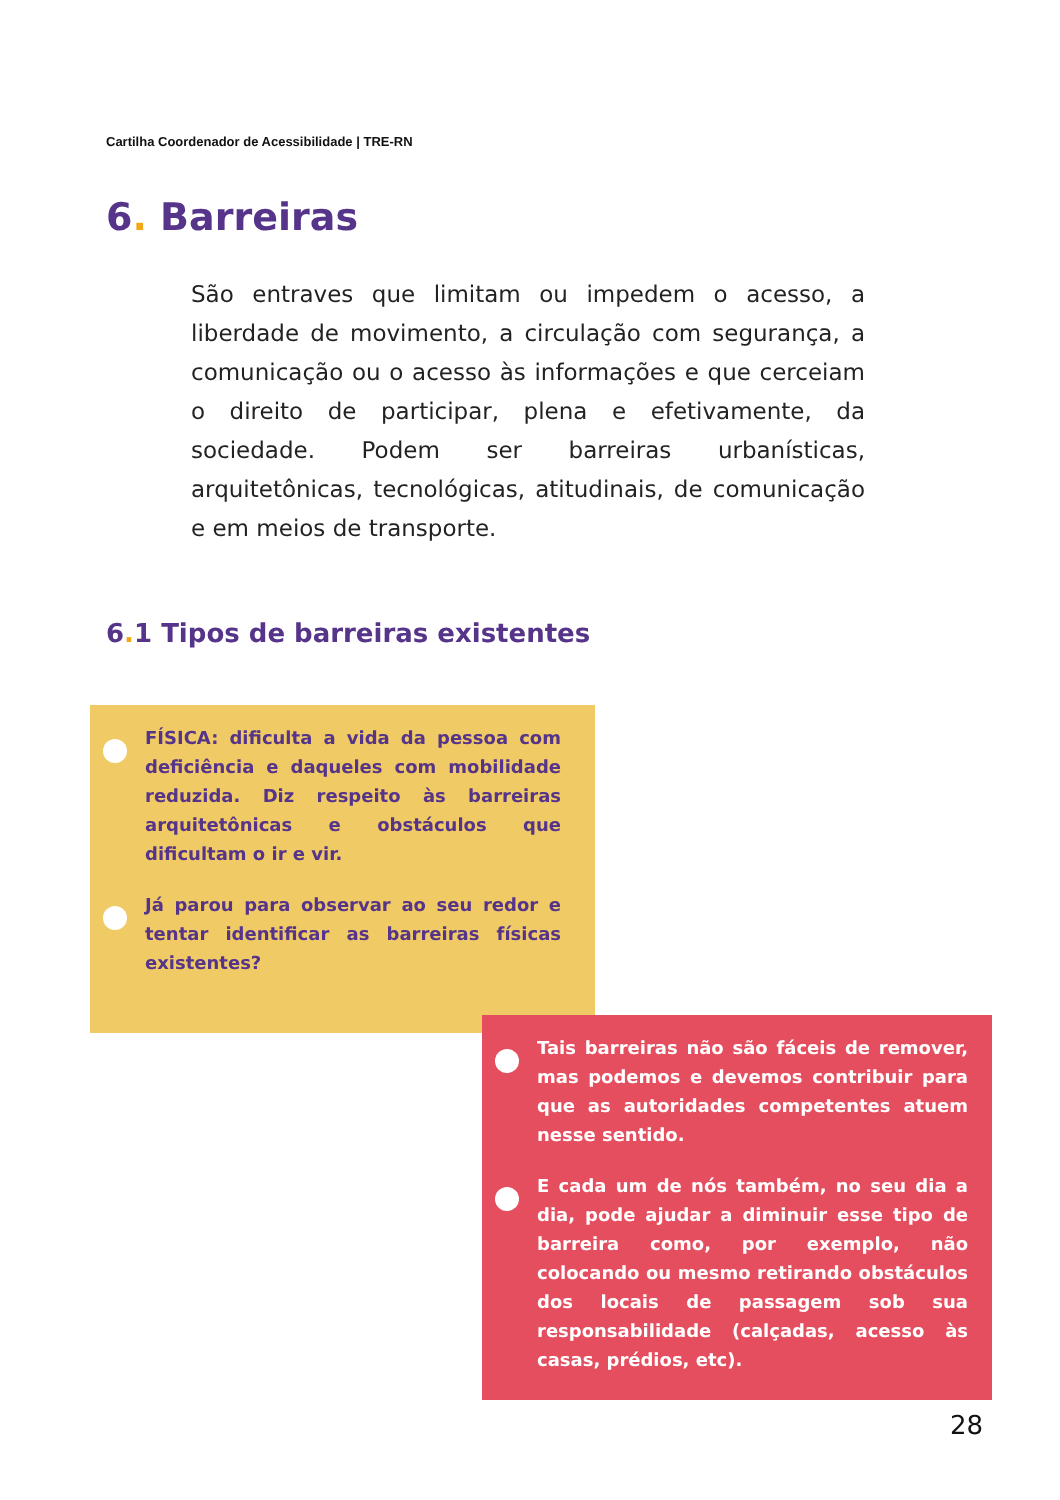Cartilha Coordenador de Acessibilidade | TRE-RN
6. Barreiras
São entraves que limitam ou impedem o acesso, a liberdade de movimento, a circulação com segurança, a comunicação ou o acesso às informações e que cerceiam o direito de participar, plena e efetivamente, da sociedade. Podem ser barreiras urbanísticas, arquitetônicas, tecnológicas, atitudinais, de comunicação e em meios de transporte.
6. 1 Tipos de barreiras existentes
FÍSICA: dificulta a vida da pessoa com deficiência e daqueles com mobilidade reduzida. Diz respeito às barreiras arquitetônicas e obstáculos que dificultam o ir e vir.
Já parou para observar ao seu redor e tentar identificar as barreiras físicas existentes?
Tais barreiras não são fáceis de remover, mas podemos e devemos contribuir para que as autoridades competentes atuem nesse sentido.
E cada um de nós também, no seu dia a dia, pode ajudar a diminuir esse tipo de barreira como, por exemplo, não colocando ou mesmo retirando obstáculos dos locais de passagem sob sua responsabilidade (calçadas, acesso às casas, prédios, etc).
28